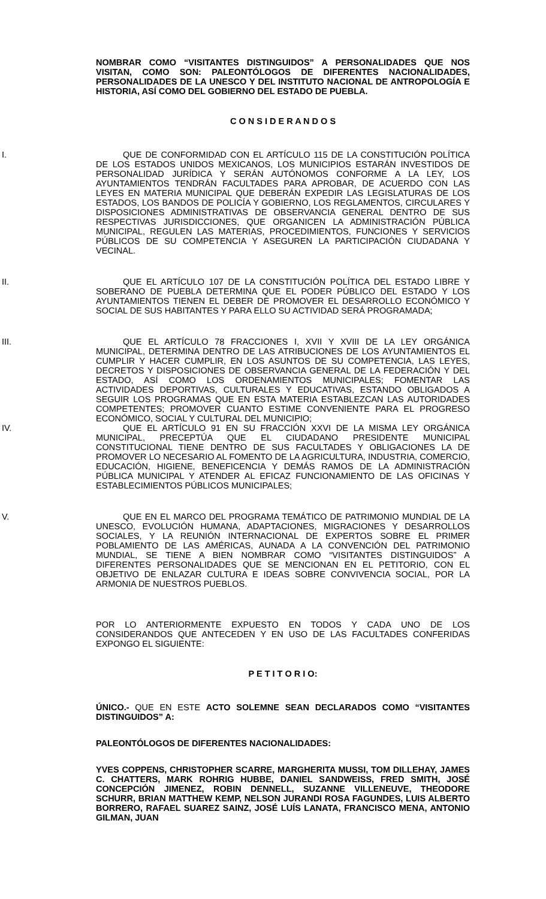NOMBRAR COMO “VISITANTES DISTINGUIDOS” A PERSONALIDADES QUE NOS VISITAN, COMO SON: PALEONTÓLOGOS DE DIFERENTES NACIONALIDADES, PERSONALIDADES DE LA UNESCO Y DEL INSTITUTO NACIONAL DE ANTROPOLOGÍA E HISTORIA, ASÍ COMO DEL GOBIERNO DEL ESTADO DE PUEBLA.
C O N S I D E R A N D O S
I. QUE DE CONFORMIDAD CON EL ARTÍCULO 115 DE LA CONSTITUCIÓN POLÍTICA DE LOS ESTADOS UNIDOS MEXICANOS, LOS MUNICIPIOS ESTARÁN INVESTIDOS DE PERSONALIDAD JURÍDICA Y SERÁN AUTÓNOMOS CONFORME A LA LEY, LOS AYUNTAMIENTOS TENDRÁN FACULTADES PARA APROBAR, DE ACUERDO CON LAS LEYES EN MATERIA MUNICIPAL QUE DEBERÁN EXPEDIR LAS LEGISLATURAS DE LOS ESTADOS, LOS BANDOS DE POLICÍA Y GOBIERNO, LOS REGLAMENTOS, CIRCULARES Y DISPOSICIONES ADMINISTRATIVAS DE OBSERVANCIA GENERAL DENTRO DE SUS RESPECTIVAS JURISDICCIONES, QUE ORGANICEN LA ADMINISTRACIÓN PÚBLICA MUNICIPAL, REGULEN LAS MATERIAS, PROCEDIMIENTOS, FUNCIONES Y SERVICIOS PÚBLICOS DE SU COMPETENCIA Y ASEGUREN LA PARTICIPACIÓN CIUDADANA Y VECINAL.
II. QUE EL ARTÍCULO 107 DE LA CONSTITUCIÓN POLÍTICA DEL ESTADO LIBRE Y SOBERANO DE PUEBLA DETERMINA QUE EL PODER PÚBLICO DEL ESTADO Y LOS AYUNTAMIENTOS TIENEN EL DEBER DE PROMOVER EL DESARROLLO ECONÓMICO Y SOCIAL DE SUS HABITANTES Y PARA ELLO SU ACTIVIDAD SERÁ PROGRAMADA;
III. QUE EL ARTÍCULO 78 FRACCIONES I, XVII Y XVIII DE LA LEY ORGÁNICA MUNICIPAL, DETERMINA DENTRO DE LAS ATRIBUCIONES DE LOS AYUNTAMIENTOS EL CUMPLIR Y HACER CUMPLIR, EN LOS ASUNTOS DE SU COMPETENCIA, LAS LEYES, DECRETOS Y DISPOSICIONES DE OBSERVANCIA GENERAL DE LA FEDERACIÓN Y DEL ESTADO, ASÍ COMO LOS ORDENAMIENTOS MUNICIPALES; FOMENTAR LAS ACTIVIDADES DEPORTIVAS, CULTURALES Y EDUCATIVAS, ESTANDO OBLIGADOS A SEGUIR LOS PROGRAMAS QUE EN ESTA MATERIA ESTABLEZCAN LAS AUTORIDADES COMPETENTES; PROMOVER CUANTO ESTIME CONVENIENTE PARA EL PROGRESO ECONÓMICO, SOCIAL Y CULTURAL DEL MUNICIPIO;
IV. QUE EL ARTÍCULO 91 EN SU FRACCIÓN XXVI DE LA MISMA LEY ORGÁNICA MUNICIPAL, PRECEPTÚA QUE EL CIUDADANO PRESIDENTE MUNICIPAL CONSTITUCIONAL TIENE DENTRO DE SUS FACULTADES Y OBLIGACIONES LA DE PROMOVER LO NECESARIO AL FOMENTO DE LA AGRICULTURA, INDUSTRIA, COMERCIO, EDUCACIÓN, HIGIENE, BENEFICENCIA Y DEMÁS RAMOS DE LA ADMINISTRACIÓN PÚBLICA MUNICIPAL Y ATENDER AL EFICAZ FUNCIONAMIENTO DE LAS OFICINAS Y ESTABLECIMIENTOS PÚBLICOS MUNICIPALES;
V. QUE EN EL MARCO DEL PROGRAMA TEMÁTICO DE PATRIMONIO MUNDIAL DE LA UNESCO, EVOLUCIÓN HUMANA, ADAPTACIONES, MIGRACIONES Y DESARROLLOS SOCIALES, Y LA REUNIÓN INTERNACIONAL DE EXPERTOS SOBRE EL PRIMER POBLAMIENTO DE LAS AMÉRICAS, AUNADA A LA CONVENCIÓN DEL PATRIMONIO MUNDIAL, SE TIENE A BIEN NOMBRAR COMO “VISITANTES DISTINGUIDOS” A DIFERENTES PERSONALIDADES QUE SE MENCIONAN EN EL PETITORIO, CON EL OBJETIVO DE ENLAZAR CULTURA E IDEAS SOBRE CONVIVENCIA SOCIAL, POR LA ARMONIA DE NUESTROS PUEBLOS.
POR LO ANTERIORMENTE EXPUESTO EN TODOS Y CADA UNO DE LOS CONSIDERANDOS QUE ANTECEDEN Y EN USO DE LAS FACULTADES CONFERIDAS EXPONGO EL SIGUIENTE:
P E T I T O R I O:
ÚNICO.- QUE EN ESTE ACTO SOLEMNE SEAN DECLARADOS COMO “VISITANTES DISTINGUIDOS” A:
PALEONTÓLOGOS DE DIFERENTES NACIONALIDADES:
YVES COPPENS, CHRISTOPHER SCARRE, MARGHERITA MUSSI, TOM DILLEHAY, JAMES C. CHATTERS, MARK ROHRIG HUBBE, DANIEL SANDWEISS, FRED SMITH, JOSÉ CONCEPCIÓN JIMENEZ, ROBIN DENNELL, SUZANNE VILLENEUVE, THEODORE SCHURR, BRIAN MATTHEW KEMP, NELSON JURANDI ROSA FAGUNDES, LUIS ALBERTO BORRERO, RAFAEL SUAREZ SAINZ, JOSÉ LUÍS LANATA, FRANCISCO MENA, ANTONIO GILMAN, JUAN